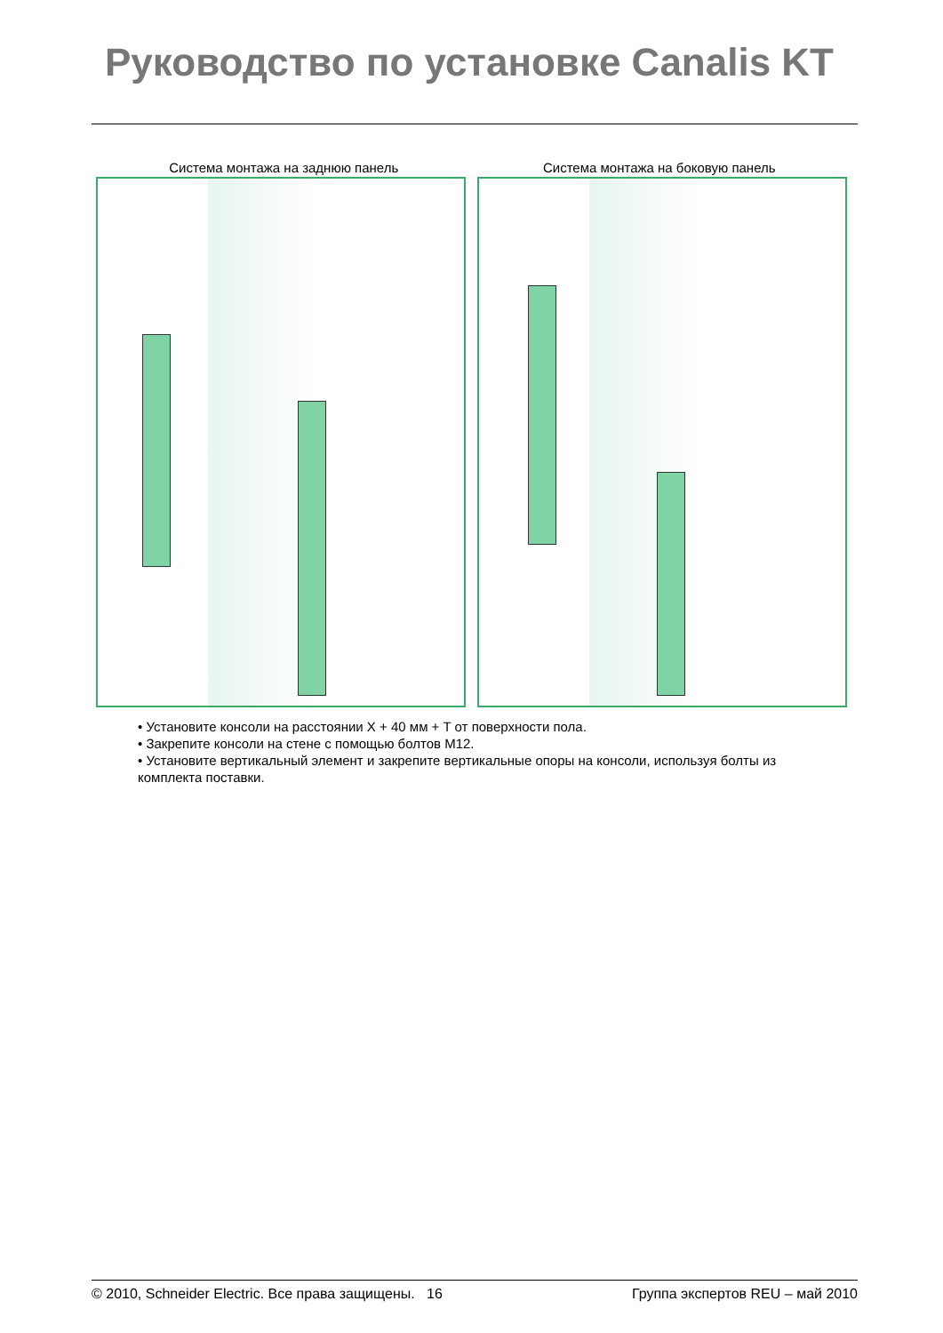Руководство по установке Canalis KT
Система монтажа на заднюю панель
Система монтажа на боковую панель
• Установите консоли на расстоянии X + 40 мм + T от поверхности пола.
• Закрепите консоли на стене с помощью болтов М12.
• Установите вертикальный элемент и закрепите вертикальные опоры на консоли, используя болты из комплекта поставки.
© 2010, Schneider Electric. Все права защищены. 16 Группа экспертов REU – май 2010